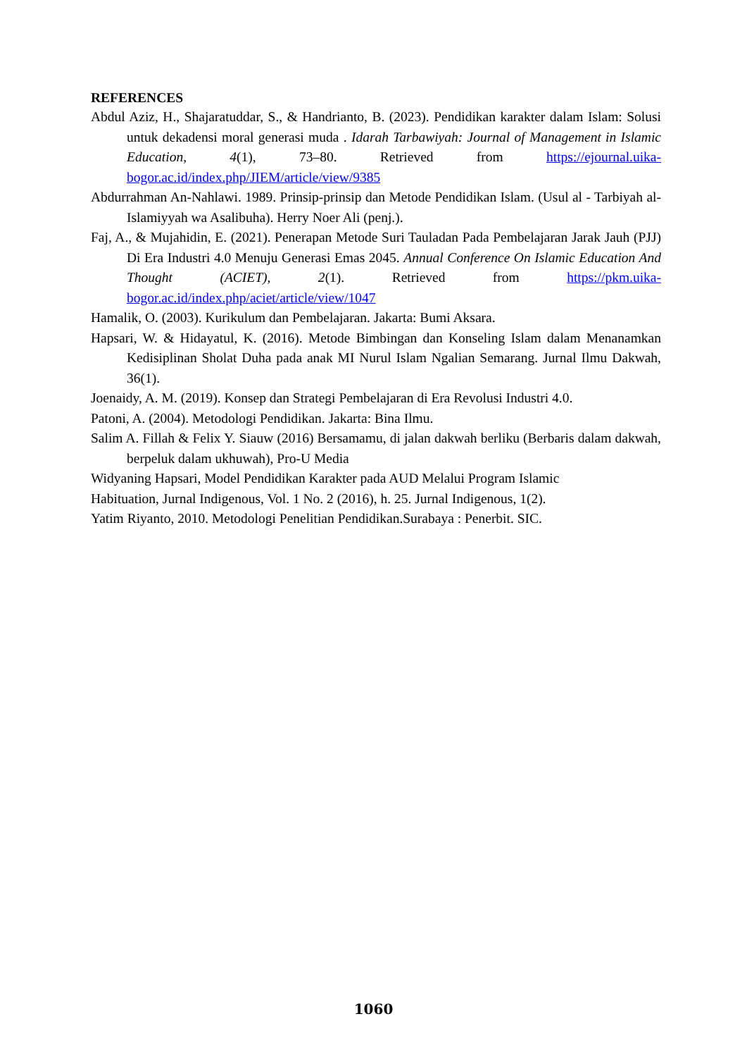REFERENCES
Abdul Aziz, H., Shajaratuddar, S., & Handrianto, B. (2023). Pendidikan karakter dalam Islam: Solusi untuk dekadensi moral generasi muda . Idarah Tarbawiyah: Journal of Management in Islamic Education, 4(1), 73–80. Retrieved from https://ejournal.uika-bogor.ac.id/index.php/JIEM/article/view/9385
Abdurrahman An-Nahlawi. 1989. Prinsip-prinsip dan Metode Pendidikan Islam. (Usul al - Tarbiyah al-Islamiyyah wa Asalibuha). Herry Noer Ali (penj.).
Faj, A., & Mujahidin, E. (2021). Penerapan Metode Suri Tauladan Pada Pembelajaran Jarak Jauh (PJJ) Di Era Industri 4.0 Menuju Generasi Emas 2045. Annual Conference On Islamic Education And Thought (ACIET), 2(1). Retrieved from https://pkm.uika-bogor.ac.id/index.php/aciet/article/view/1047
Hamalik, O. (2003). Kurikulum dan Pembelajaran. Jakarta: Bumi Aksara.
Hapsari, W. & Hidayatul, K. (2016). Metode Bimbingan dan Konseling Islam dalam Menanamkan Kedisiplinan Sholat Duha pada anak MI Nurul Islam Ngalian Semarang. Jurnal Ilmu Dakwah, 36(1).
Joenaidy, A. M. (2019). Konsep dan Strategi Pembelajaran di Era Revolusi Industri 4.0.
Patoni, A. (2004). Metodologi Pendidikan. Jakarta: Bina Ilmu.
Salim A. Fillah & Felix Y. Siauw (2016) Bersamamu, di jalan dakwah berliku (Berbaris dalam dakwah, berpeluk dalam ukhuwah), Pro-U Media
Widyaning Hapsari, Model Pendidikan Karakter pada AUD Melalui Program Islamic
Habituation, Jurnal Indigenous, Vol. 1 No. 2 (2016), h. 25. Jurnal Indigenous, 1(2).
Yatim Riyanto, 2010. Metodologi Penelitian Pendidikan.Surabaya : Penerbit. SIC.
1060